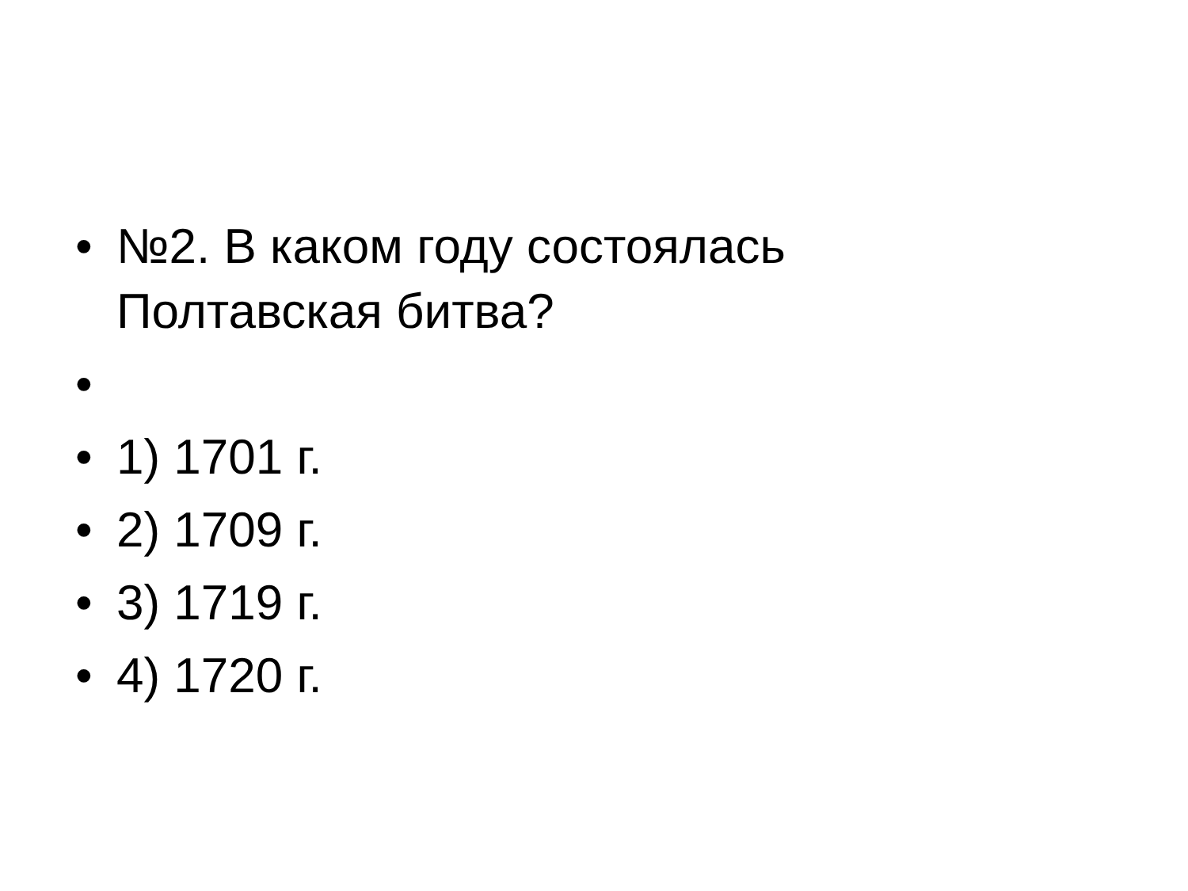• №2. В каком году состоялась
Полтавская битва?
•
• 1) 1701 г.
• 2) 1709 г.
• 3) 1719 г.
• 4) 1720 г.